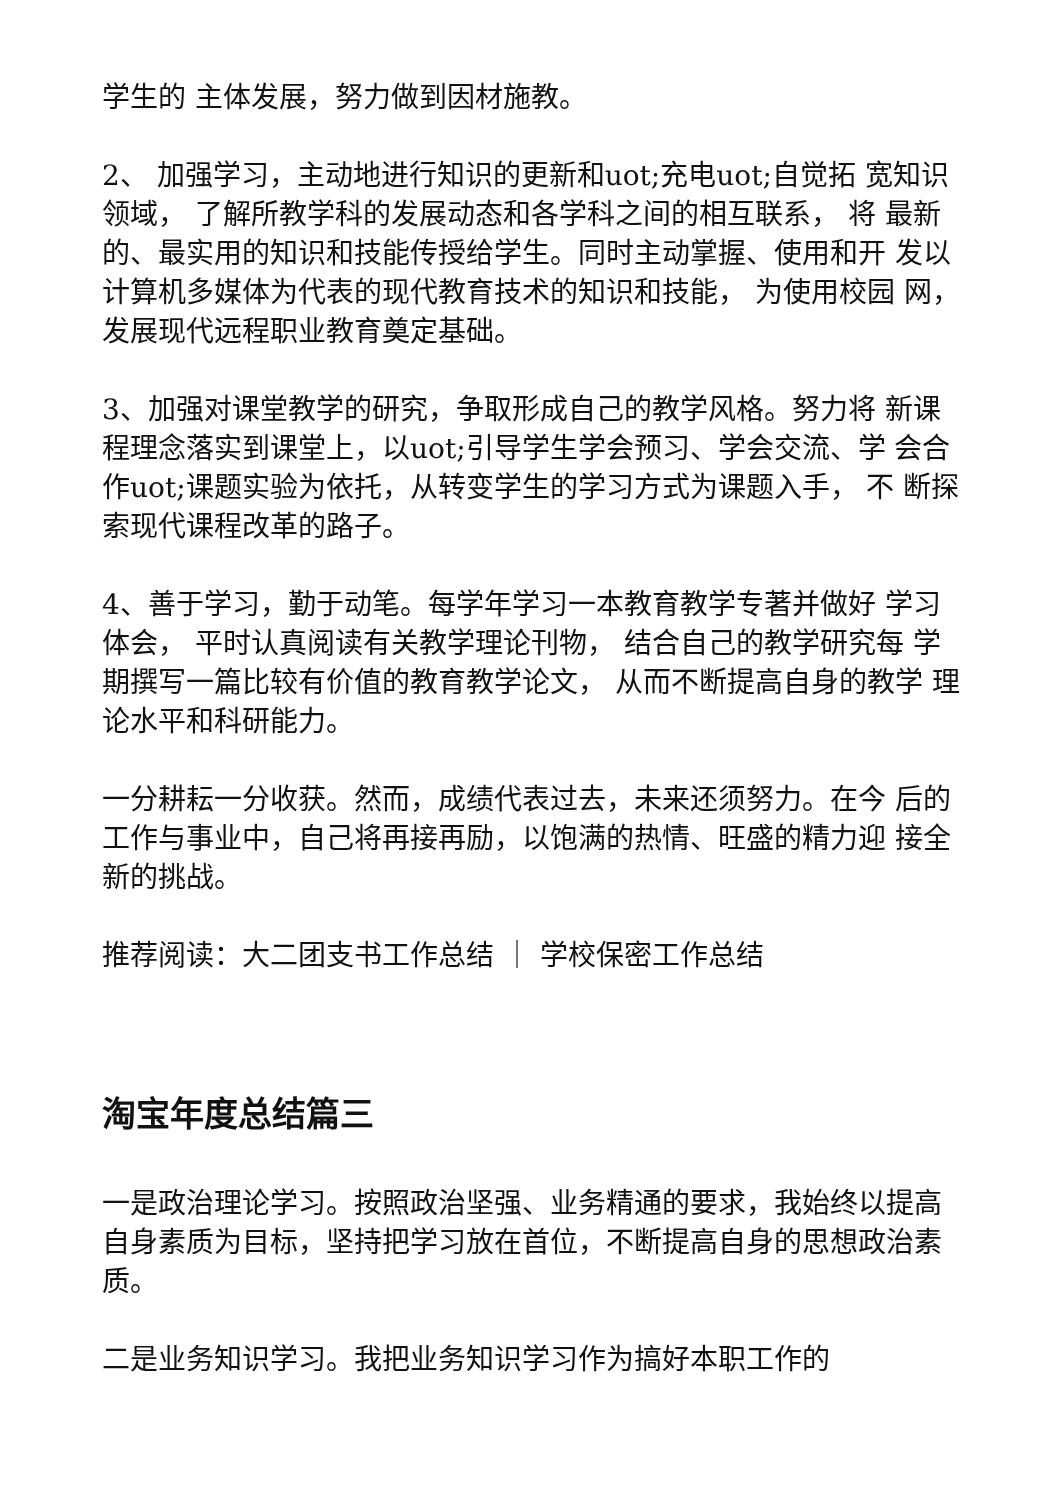学生的 主体发展，努力做到因材施教。
2、 加强学习，主动地进行知识的更新和uot;充电uot;自觉拓 宽知识领域， 了解所教学科的发展动态和各学科之间的相互联系， 将 最新的、最实用的知识和技能传授给学生。同时主动掌握、使用和开 发以计算机多媒体为代表的现代教育技术的知识和技能， 为使用校园 网，发展现代远程职业教育奠定基础。
3、加强对课堂教学的研究，争取形成自己的教学风格。努力将 新课程理念落实到课堂上，以uot;引导学生学会预习、学会交流、学 会合作uot;课题实验为依托，从转变学生的学习方式为课题入手， 不 断探索现代课程改革的路子。
4、善于学习，勤于动笔。每学年学习一本教育教学专著并做好 学习体会， 平时认真阅读有关教学理论刊物， 结合自己的教学研究每 学期撰写一篇比较有价值的教育教学论文， 从而不断提高自身的教学 理论水平和科研能力。
一分耕耘一分收获。然而，成绩代表过去，未来还须努力。在今 后的工作与事业中，自己将再接再励，以饱满的热情、旺盛的精力迎 接全新的挑战。
推荐阅读：大二团支书工作总结 ｜ 学校保密工作总结
淘宝年度总结篇三
一是政治理论学习。按照政治坚强、业务精通的要求，我始终以提高自身素质为目标，坚持把学习放在首位，不断提高自身的思想政治素质。
二是业务知识学习。我把业务知识学习作为搞好本职工作的